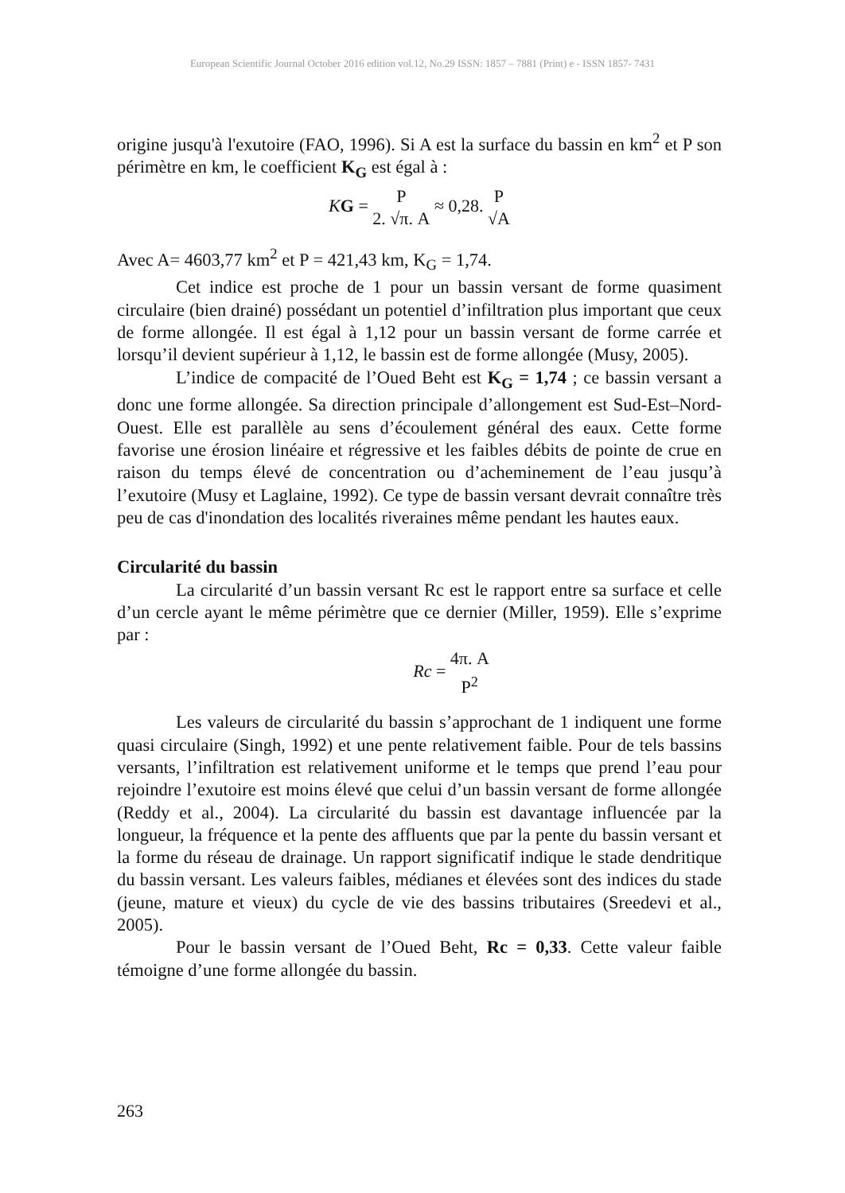European Scientific Journal October 2016 edition vol.12, No.29 ISSN: 1857 – 7881 (Print) e - ISSN 1857- 7431
origine jusqu'à l'exutoire (FAO, 1996). Si A est la surface du bassin en km<sup>2</sup> et P son périmètre en km, le coefficient K<sub>G</sub> est égal à :
KG = P 2. √π. A ≈ 0,28. P √A
Avec A= 4603,77 km<sup>2</sup> et P = 421,43 km, K<sub>G</sub> = 1,74.
Cet indice est proche de 1 pour un bassin versant de forme quasiment circulaire (bien drainé) possédant un potentiel d’infiltration plus important que ceux de forme allongée. Il est égal à 1,12 pour un bassin versant de forme carrée et lorsqu’il devient supérieur à 1,12, le bassin est de forme allongée (Musy, 2005).
L’indice de compacité de l’Oued Beht est K<sub>G</sub> = 1,74 ; ce bassin versant a donc une forme allongée. Sa direction principale d’allongement est Sud-Est–Nord-Ouest. Elle est parallèle au sens d’écoulement général des eaux. Cette forme favorise une érosion linéaire et régressive et les faibles débits de pointe de crue en raison du temps élevé de concentration ou d’acheminement de l’eau jusqu’à l’exutoire (Musy et Laglaine, 1992). Ce type de bassin versant devrait connaître très peu de cas d'inondation des localités riveraines même pendant les hautes eaux.
Circularité du bassin
La circularité d’un bassin versant Rc est le rapport entre sa surface et celle d’un cercle ayant le même périmètre que ce dernier (Miller, 1959). Elle s’exprime par :
Rc = 4π. A P<sup>2</sup>
Les valeurs de circularité du bassin s’approchant de 1 indiquent une forme quasi circulaire (Singh, 1992) et une pente relativement faible. Pour de tels bassins versants, l’infiltration est relativement uniforme et le temps que prend l’eau pour rejoindre l’exutoire est moins élevé que celui d’un bassin versant de forme allongée (Reddy et al., 2004). La circularité du bassin est davantage influencée par la longueur, la fréquence et la pente des affluents que par la pente du bassin versant et la forme du réseau de drainage. Un rapport significatif indique le stade dendritique du bassin versant. Les valeurs faibles, médianes et élevées sont des indices du stade (jeune, mature et vieux) du cycle de vie des bassins tributaires (Sreedevi et al., 2005).
Pour le bassin versant de l’Oued Beht, Rc = 0,33. Cette valeur faible témoigne d’une forme allongée du bassin.
263